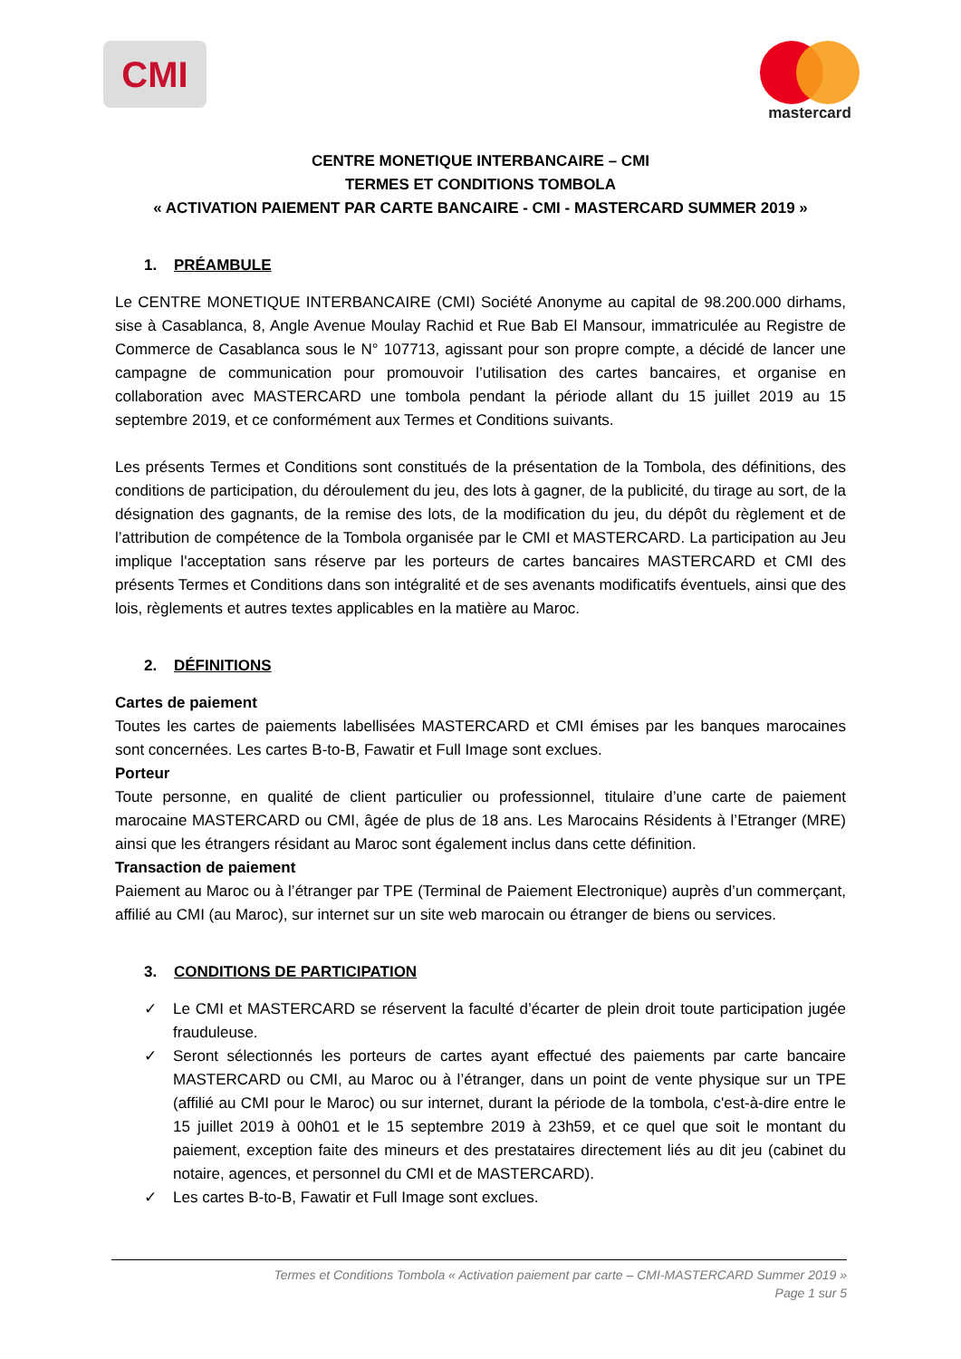CMI
mastercard
CENTRE MONETIQUE INTERBANCAIRE – CMI
TERMES ET CONDITIONS TOMBOLA
« ACTIVATION PAIEMENT PAR CARTE BANCAIRE - CMI - MASTERCARD SUMMER 2019 »
1. PRÉAMBULE
Le CENTRE MONETIQUE INTERBANCAIRE (CMI) Société Anonyme au capital de 98.200.000 dirhams, sise à Casablanca, 8, Angle Avenue Moulay Rachid et Rue Bab El Mansour, immatriculée au Registre de Commerce de Casablanca sous le N° 107713, agissant pour son propre compte, a décidé de lancer une campagne de communication pour promouvoir l’utilisation des cartes bancaires, et organise en collaboration avec MASTERCARD une tombola pendant la période allant du 15 juillet 2019 au 15 septembre 2019, et ce conformément aux Termes et Conditions suivants.
Les présents Termes et Conditions sont constitués de la présentation de la Tombola, des définitions, des conditions de participation, du déroulement du jeu, des lots à gagner, de la publicité, du tirage au sort, de la désignation des gagnants, de la remise des lots, de la modification du jeu, du dépôt du règlement et de l’attribution de compétence de la Tombola organisée par le CMI et MASTERCARD. La participation au Jeu implique l'acceptation sans réserve par les porteurs de cartes bancaires MASTERCARD et CMI des présents Termes et Conditions dans son intégralité et de ses avenants modificatifs éventuels, ainsi que des lois, règlements et autres textes applicables en la matière au Maroc.
2. DÉFINITIONS
Cartes de paiement
Toutes les cartes de paiements labellisées MASTERCARD et CMI émises par les banques marocaines sont concernées. Les cartes B-to-B, Fawatir et Full Image sont exclues.
Porteur
Toute personne, en qualité de client particulier ou professionnel, titulaire d’une carte de paiement marocaine MASTERCARD ou CMI, âgée de plus de 18 ans. Les Marocains Résidents à l’Etranger (MRE) ainsi que les étrangers résidant au Maroc sont également inclus dans cette définition.
Transaction de paiement
Paiement au Maroc ou à l’étranger par TPE (Terminal de Paiement Electronique) auprès d’un commerçant, affilié au CMI (au Maroc), sur internet sur un site web marocain ou étranger de biens ou services.
3. CONDITIONS DE PARTICIPATION
✓ Le CMI et MASTERCARD se réservent la faculté d’écarter de plein droit toute participation jugée frauduleuse.
✓ Seront sélectionnés les porteurs de cartes ayant effectué des paiements par carte bancaire MASTERCARD ou CMI, au Maroc ou à l’étranger, dans un point de vente physique sur un TPE (affilié au CMI pour le Maroc) ou sur internet, durant la période de la tombola, c'est-à-dire entre le 15 juillet 2019 à 00h01 et le 15 septembre 2019 à 23h59, et ce quel que soit le montant du paiement, exception faite des mineurs et des prestataires directement liés au dit jeu (cabinet du notaire, agences, et personnel du CMI et de MASTERCARD).
✓ Les cartes B-to-B, Fawatir et Full Image sont exclues.
Termes et Conditions Tombola « Activation paiement par carte – CMI-MASTERCARD Summer 2019 »
Page 1 sur 5